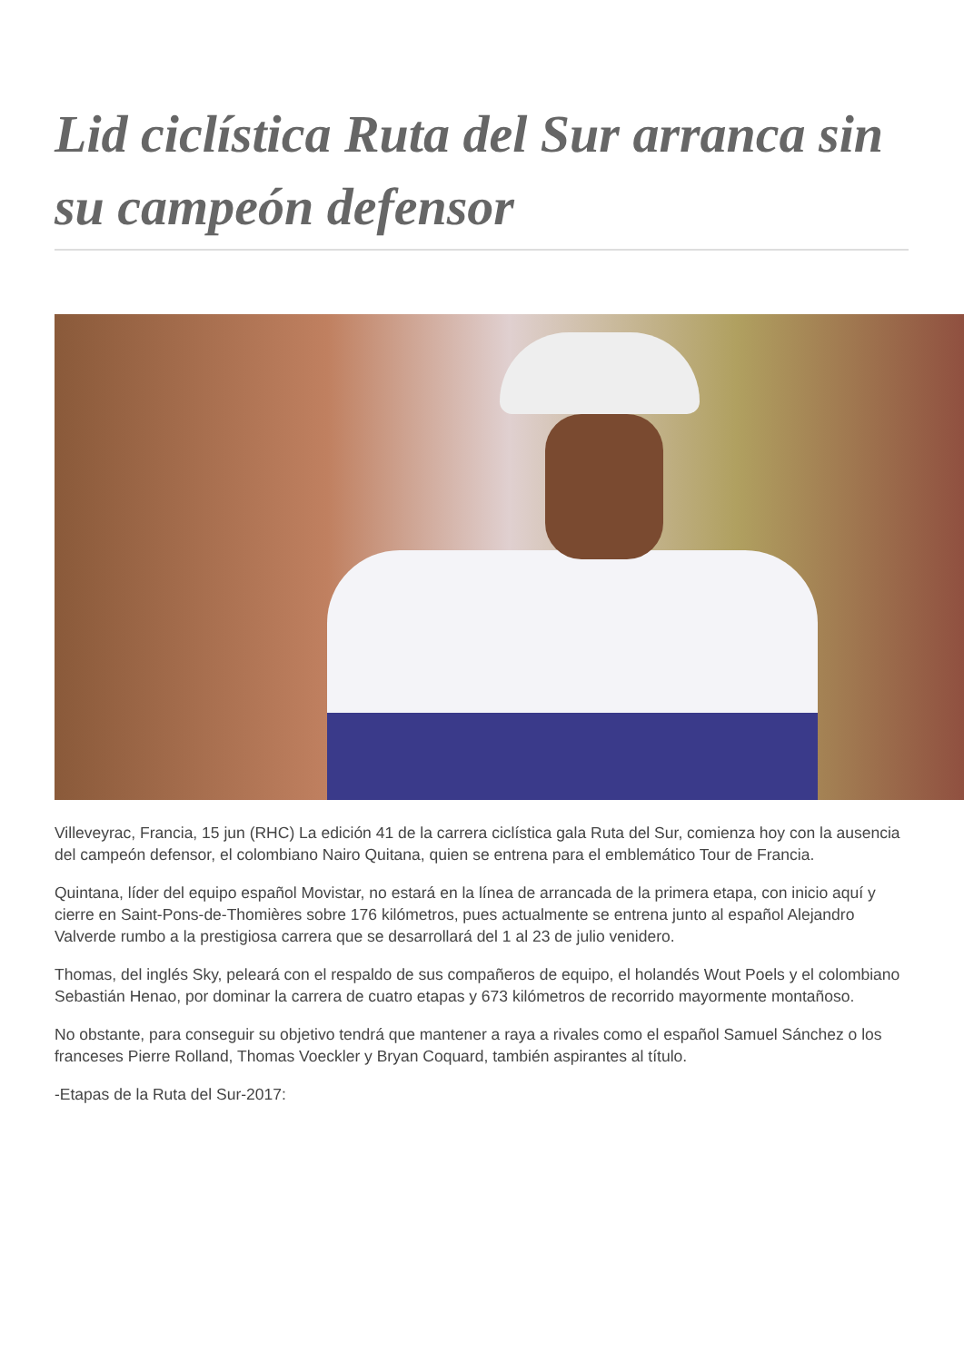Lid ciclística Ruta del Sur arranca sin su campeón defensor
Villeveyrac, Francia, 15 jun (RHC) La edición 41 de la carrera ciclística gala Ruta del Sur, comienza hoy con la ausencia del campeón defensor, el colombiano Nairo Quitana, quien se entrena para el emblemático Tour de Francia.
Quintana, líder del equipo español Movistar, no estará en la línea de arrancada de la primera etapa, con inicio aquí y cierre en Saint-Pons-de-Thomières sobre 176 kilómetros, pues actualmente se entrena junto al español Alejandro Valverde rumbo a la prestigiosa carrera que se desarrollará del 1 al 23 de julio venidero.
Thomas, del inglés Sky, peleará con el respaldo de sus compañeros de equipo, el holandés Wout Poels y el colombiano Sebastián Henao, por dominar la carrera de cuatro etapas y 673 kilómetros de recorrido mayormente montañoso.
No obstante, para conseguir su objetivo tendrá que mantener a raya a rivales como el español Samuel Sánchez o los franceses Pierre Rolland, Thomas Voeckler y Bryan Coquard, también aspirantes al título.
-Etapas de la Ruta del Sur-2017: